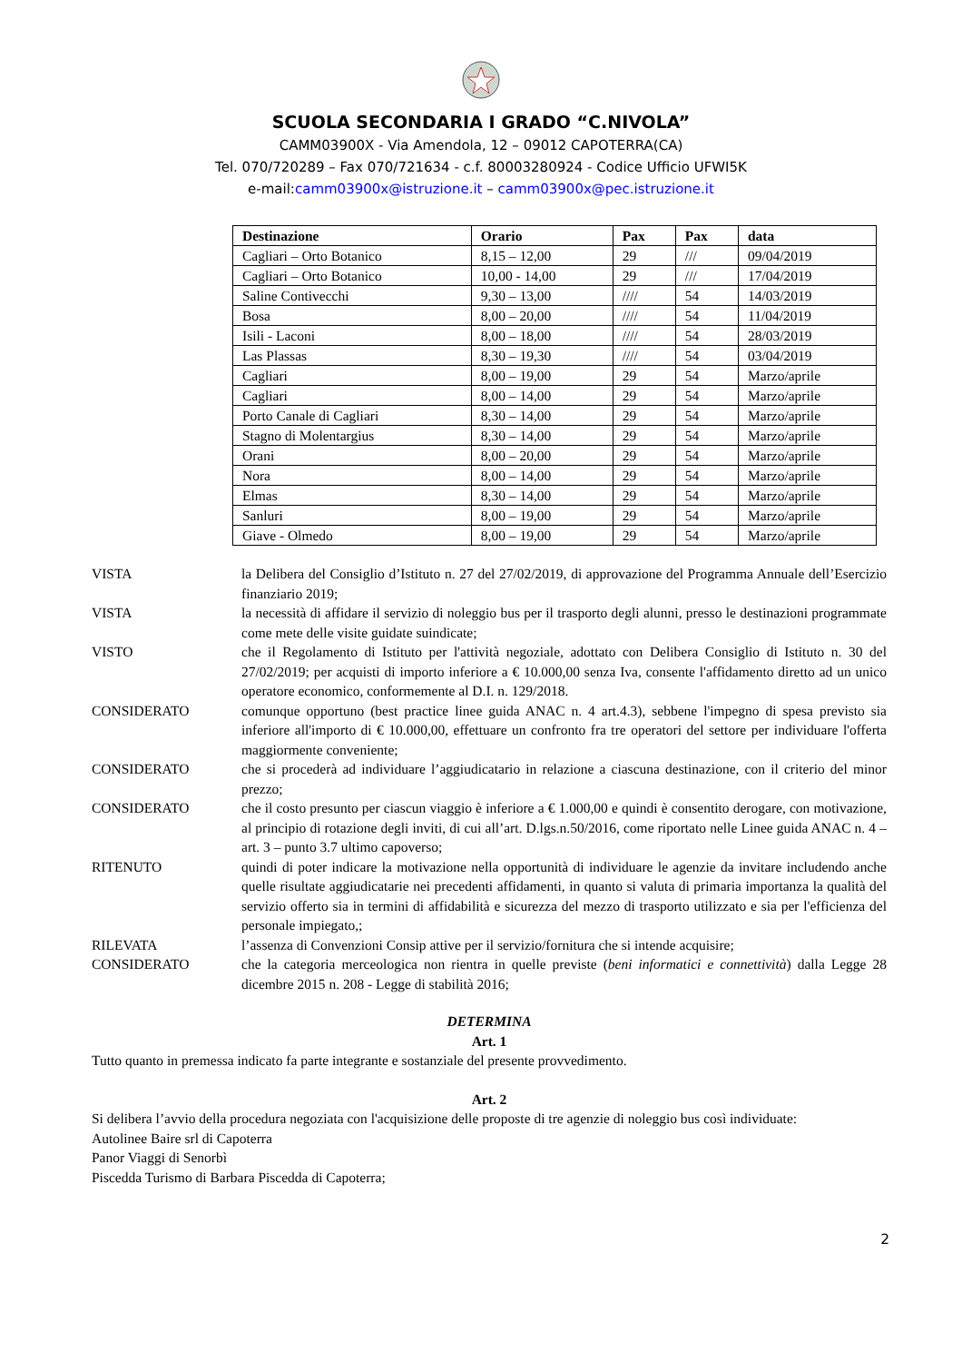SCUOLA SECONDARIA I GRADO “C.NIVOLA”
CAMM03900X - Via Amendola, 12 – 09012 CAPOTERRA(CA)
Tel. 070/720289 – Fax 070/721634 - c.f. 80003280924 - Codice Ufficio UFWI5K
e-mail:camm03900x@istruzione.it – camm03900x@pec.istruzione.it
| Destinazione | Orario | Pax | Pax | data |
| --- | --- | --- | --- | --- |
| Cagliari – Orto Botanico | 8,15 – 12,00 | 29 | /// | 09/04/2019 |
| Cagliari – Orto Botanico | 10,00 - 14,00 | 29 | /// | 17/04/2019 |
| Saline Contivecchi | 9,30 – 13,00 | //// | 54 | 14/03/2019 |
| Bosa | 8,00 – 20,00 | //// | 54 | 11/04/2019 |
| Isili - Laconi | 8,00 – 18,00 | //// | 54 | 28/03/2019 |
| Las Plassas | 8,30 – 19,30 | //// | 54 | 03/04/2019 |
| Cagliari | 8,00 – 19,00 | 29 | 54 | Marzo/aprile |
| Cagliari | 8,00 – 14,00 | 29 | 54 | Marzo/aprile |
| Porto Canale di Cagliari | 8,30 – 14,00 | 29 | 54 | Marzo/aprile |
| Stagno di Molentargius | 8,30 – 14,00 | 29 | 54 | Marzo/aprile |
| Orani | 8,00 – 20,00 | 29 | 54 | Marzo/aprile |
| Nora | 8,00 – 14,00 | 29 | 54 | Marzo/aprile |
| Elmas | 8,30 – 14,00 | 29 | 54 | Marzo/aprile |
| Sanluri | 8,00 – 19,00 | 29 | 54 | Marzo/aprile |
| Giave - Olmedo | 8,00 – 19,00 | 29 | 54 | Marzo/aprile |
VISTA la Delibera del Consiglio d’Istituto n. 27 del 27/02/2019, di approvazione del Programma Annuale dell’Esercizio finanziario 2019;
VISTA la necessità di affidare il servizio di noleggio bus per il trasporto degli alunni, presso le destinazioni programmate come mete delle visite guidate suindicate;
VISTO che il Regolamento di Istituto per l'attività negoziale, adottato con Delibera Consiglio di Istituto n. 30 del 27/02/2019; per acquisti di importo inferiore a € 10.000,00 senza Iva, consente l'affidamento diretto ad un unico operatore economico, conformemente al D.I. n. 129/2018.
CONSIDERATO comunque opportuno (best practice linee guida ANAC n. 4 art.4.3), sebbene l'impegno di spesa previsto sia inferiore all'importo di € 10.000,00, effettuare un confronto fra tre operatori del settore per individuare l'offerta maggiormente conveniente;
CONSIDERATO che si procederà ad individuare l’aggiudicatario in relazione a ciascuna destinazione, con il criterio del minor prezzo;
CONSIDERATO che il costo presunto per ciascun viaggio è inferiore a € 1.000,00 e quindi è consentito derogare, con motivazione, al principio di rotazione degli inviti, di cui all’art. D.lgs.n.50/2016, come riportato nelle Linee guida ANAC n. 4 – art. 3 – punto 3.7 ultimo capoverso;
RITENUTO quindi di poter indicare la motivazione nella opportunità di individuare le agenzie da invitare includendo anche quelle risultate aggiudicatarie nei precedenti affidamenti, in quanto si valuta di primaria importanza la qualità del servizio offerto sia in termini di affidabilità e sicurezza del mezzo di trasporto utilizzato e sia per l'efficienza del personale impiegato,;
RILEVATA l’assenza di Convenzioni Consip attive per il servizio/fornitura che si intende acquisire;
CONSIDERATO che la categoria merceologica non rientra in quelle previste (beni informatici e connettività) dalla Legge 28 dicembre 2015 n. 208 - Legge di stabilità 2016;
DETERMINA
Art. 1
Tutto quanto in premessa indicato fa parte integrante e sostanziale del presente provvedimento.
Art. 2
Si delibera l’avvio della procedura negoziata con l'acquisizione delle proposte di tre agenzie di noleggio bus così individuate:
Autolinee Baire srl di Capoterra
Panor Viaggi di Senorbì
Piscedda Turismo di Barbara Piscedda di Capoterra;
2